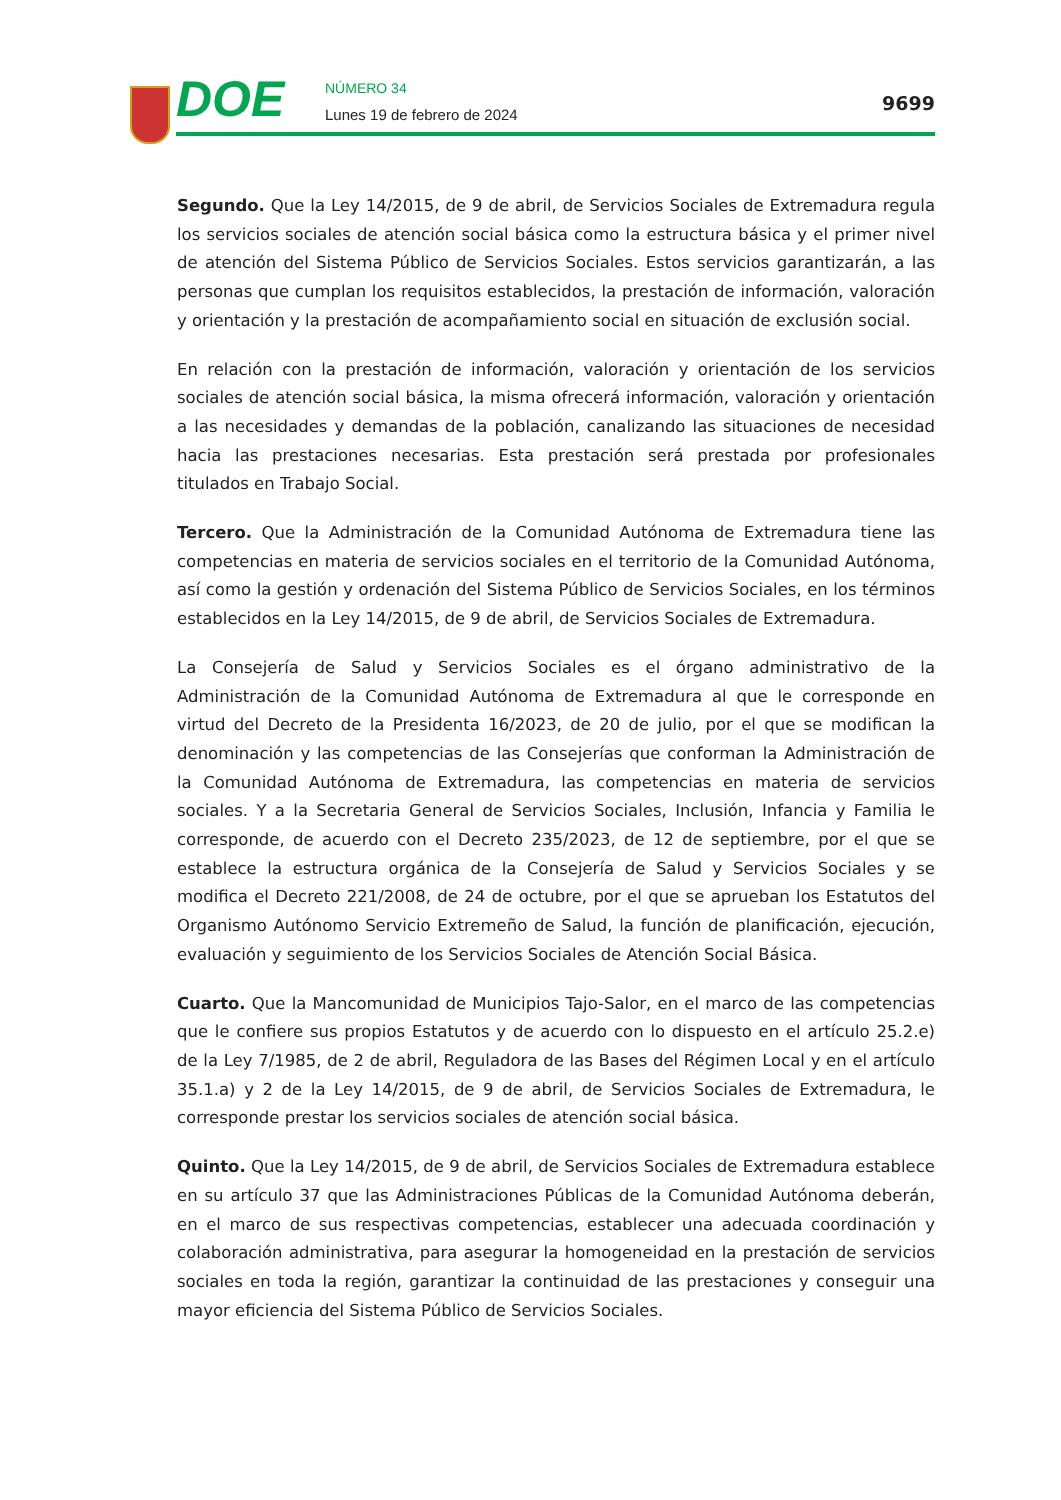DOE NÚMERO 34
Lunes 19 de febrero de 2024
9699
Segundo. Que la Ley 14/2015, de 9 de abril, de Servicios Sociales de Extremadura regula los servicios sociales de atención social básica como la estructura básica y el primer nivel de atención del Sistema Público de Servicios Sociales. Estos servicios garantizarán, a las personas que cumplan los requisitos establecidos, la prestación de información, valoración y orientación y la prestación de acompañamiento social en situación de exclusión social.
En relación con la prestación de información, valoración y orientación de los servicios sociales de atención social básica, la misma ofrecerá información, valoración y orientación a las necesidades y demandas de la población, canalizando las situaciones de necesidad hacia las prestaciones necesarias. Esta prestación será prestada por profesionales titulados en Trabajo Social.
Tercero. Que la Administración de la Comunidad Autónoma de Extremadura tiene las competencias en materia de servicios sociales en el territorio de la Comunidad Autónoma, así como la gestión y ordenación del Sistema Público de Servicios Sociales, en los términos establecidos en la Ley 14/2015, de 9 de abril, de Servicios Sociales de Extremadura.
La Consejería de Salud y Servicios Sociales es el órgano administrativo de la Administración de la Comunidad Autónoma de Extremadura al que le corresponde en virtud del Decreto de la Presidenta 16/2023, de 20 de julio, por el que se modifican la denominación y las competencias de las Consejerías que conforman la Administración de la Comunidad Autónoma de Extremadura, las competencias en materia de servicios sociales. Y a la Secretaria General de Servicios Sociales, Inclusión, Infancia y Familia le corresponde, de acuerdo con el Decreto 235/2023, de 12 de septiembre, por el que se establece la estructura orgánica de la Consejería de Salud y Servicios Sociales y se modifica el Decreto 221/2008, de 24 de octubre, por el que se aprueban los Estatutos del Organismo Autónomo Servicio Extremeño de Salud, la función de planificación, ejecución, evaluación y seguimiento de los Servicios Sociales de Atención Social Básica.
Cuarto. Que la Mancomunidad de Municipios Tajo-Salor, en el marco de las competencias que le confiere sus propios Estatutos y de acuerdo con lo dispuesto en el artículo 25.2.e) de la Ley 7/1985, de 2 de abril, Reguladora de las Bases del Régimen Local y en el artículo 35.1.a) y 2 de la Ley 14/2015, de 9 de abril, de Servicios Sociales de Extremadura, le corresponde prestar los servicios sociales de atención social básica.
Quinto. Que la Ley 14/2015, de 9 de abril, de Servicios Sociales de Extremadura establece en su artículo 37 que las Administraciones Públicas de la Comunidad Autónoma deberán, en el marco de sus respectivas competencias, establecer una adecuada coordinación y colaboración administrativa, para asegurar la homogeneidad en la prestación de servicios sociales en toda la región, garantizar la continuidad de las prestaciones y conseguir una mayor eficiencia del Sistema Público de Servicios Sociales.